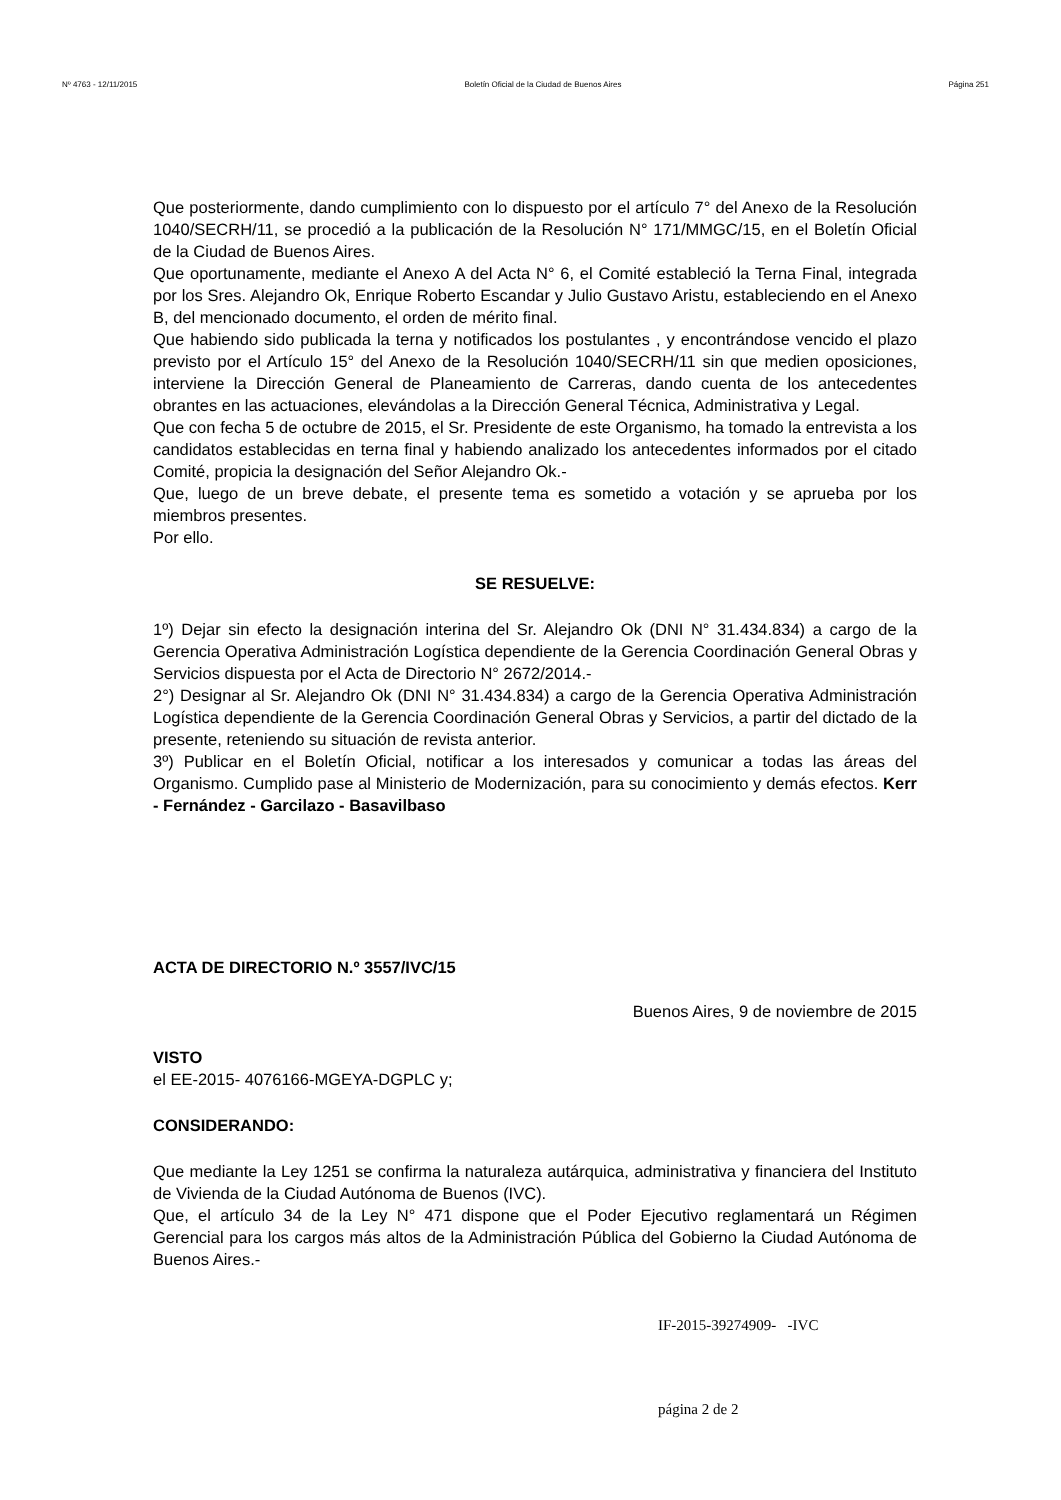Nº 4763 - 12/11/2015 Boletín Oficial de la Ciudad de Buenos Aires Página 251
Que posteriormente, dando cumplimiento con lo dispuesto por el artículo 7° del Anexo de la Resolución 1040/SECRH/11, se procedió a la publicación de la Resolución N° 171/MMGC/15, en el Boletín Oficial de la Ciudad de Buenos Aires.
Que oportunamente, mediante el Anexo A del Acta N° 6, el Comité estableció la Terna Final, integrada por los Sres. Alejandro Ok, Enrique Roberto Escandar y Julio Gustavo Aristu, estableciendo en el Anexo B, del mencionado documento, el orden de mérito final.
Que habiendo sido publicada la terna y notificados los postulantes , y encontrándose vencido el plazo previsto por el Artículo 15° del Anexo de la Resolución 1040/SECRH/11 sin que medien oposiciones, interviene la Dirección General de Planeamiento de Carreras, dando cuenta de los antecedentes obrantes en las actuaciones, elevándolas a la Dirección General Técnica, Administrativa y Legal.
Que con fecha 5 de octubre de 2015, el Sr. Presidente de este Organismo, ha tomado la entrevista a los candidatos establecidas en terna final y habiendo analizado los antecedentes informados por el citado Comité, propicia la designación del Señor Alejandro Ok.-
Que, luego de un breve debate, el presente tema es sometido a votación y se aprueba por los miembros presentes.
Por ello.
SE RESUELVE:
1º) Dejar sin efecto la designación interina del Sr. Alejandro Ok (DNI N° 31.434.834) a cargo de la Gerencia Operativa Administración Logística dependiente de la Gerencia Coordinación General Obras y Servicios dispuesta por el Acta de Directorio N° 2672/2014.-
2°) Designar al Sr. Alejandro Ok (DNI N° 31.434.834) a cargo de la Gerencia Operativa Administración Logística dependiente de la Gerencia Coordinación General Obras y Servicios, a partir del dictado de la presente, reteniendo su situación de revista anterior.
3º) Publicar en el Boletín Oficial, notificar a los interesados y comunicar a todas las áreas del Organismo. Cumplido pase al Ministerio de Modernización, para su conocimiento y demás efectos. Kerr - Fernández - Garcilazo - Basavilbaso
ACTA DE DIRECTORIO N.º 3557/IVC/15
Buenos Aires, 9 de noviembre de 2015
VISTO
el EE-2015- 4076166-MGEYA-DGPLC y;
CONSIDERANDO:
Que mediante la Ley 1251 se confirma la naturaleza autárquica, administrativa y financiera del Instituto de Vivienda de la Ciudad Autónoma de Buenos (IVC).
Que, el artículo 34 de la Ley N° 471 dispone que el Poder Ejecutivo reglamentará un Régimen Gerencial para los cargos más altos de la Administración Pública del Gobierno la Ciudad Autónoma de Buenos Aires.-
IF-2015-39274909- -IVC
página 2 de 2